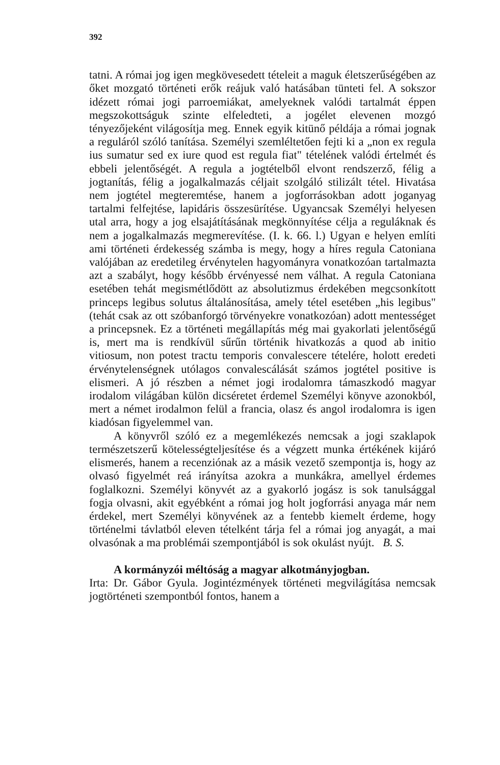392
tatni. A római jog igen megkövesedett tételeit a maguk életszerűségében az őket mozgató történeti erők reájuk való hatásában tünteti fel. A sokszor idézett római jogi parroemiákat, amelyeknek valódi tartalmát éppen megszokottságuk szinte elfeledteti, a jogélet elevenen mozgó tényezőjeként világosítja meg. Ennek egyik kitünő példája a római jognak a reguláról szóló tanítása. Személyi szemléltetően fejti ki a „non ex regula ius sumatur sed ex iure quod est regula fiat" tételének valódi értelmét és ebbeli jelentőségét. A regula a jogtételből elvont rendszerző, félig a jogtanítás, félig a jogalkalmazás céljait szolgáló stilizált tétel. Hivatása nem jogtétel megteremtése, hanem a jogforrásokban adott joganyag tartalmi felfejtése, lapidáris összesürítése. Ugyancsak Személyi helyesen utal arra, hogy a jog elsajátításának megkönnyítése célja a reguláknak és nem a jogalkalmazás megmerevítése. (I. k. 66. l.) Ugyan e helyen említi ami történeti érdekesség számba is megy, hogy a híres regula Catoniana valójában az eredetileg érvénytelen hagyományra vonatkozóan tartalmazta azt a szabályt, hogy később érvényessé nem válhat. A regula Catoniana esetében tehát megismétlődött az absolutizmus érdekében megcsonkított princeps legibus solutus általánosítása, amely tétel esetében „his legibus" (tehát csak az ott szóbanforgó törvényekre vonatkozóan) adott mentességet a princepsnek. Ez a történeti megállapítás még mai gyakorlati jelentőségű is, mert ma is rendkívül sűrűn történik hivatkozás a quod ab initio vitiosum, non potest tractu temporis convalescere tételére, holott eredeti érvénytelenségnek utólagos convalescálását számos jogtétel positive is elismeri. A jó részben a német jogi irodalomra támaszkodó magyar irodalom világában külön dicséretet érdemel Személyi könyve azonokból, mert a német irodalmon felül a francia, olasz és angol irodalomra is igen kiadósan figyelemmel van.
A könyvről szóló ez a megemlékezés nemcsak a jogi szaklapok természetszerű kötelességteljesítése és a végzett munka értékének kijáró elismerés, hanem a recenziónak az a másik vezető szempontja is, hogy az olvasó figyelmét reá irányítsa azokra a munkákra, amellyel érdemes foglalkozni. Személyi könyvét az a gyakorló jogász is sok tanulsággal fogja olvasni, akit egyébként a római jog holt jogforrási anyaga már nem érdekel, mert Személyi könyvének az a fentebb kiemelt érdeme, hogy történelmi távlatból eleven tételként tárja fel a római jog anyagát, a mai olvasónak a ma problémái szempontjából is sok okulást nyújt. B. S.
A kormányzói méltóság a magyar alkotmányjogban.
Irta: Dr. Gábor Gyula. Jogintézmények történeti megvilágítása nemcsak jogtörténeti szempontból fontos, hanem a